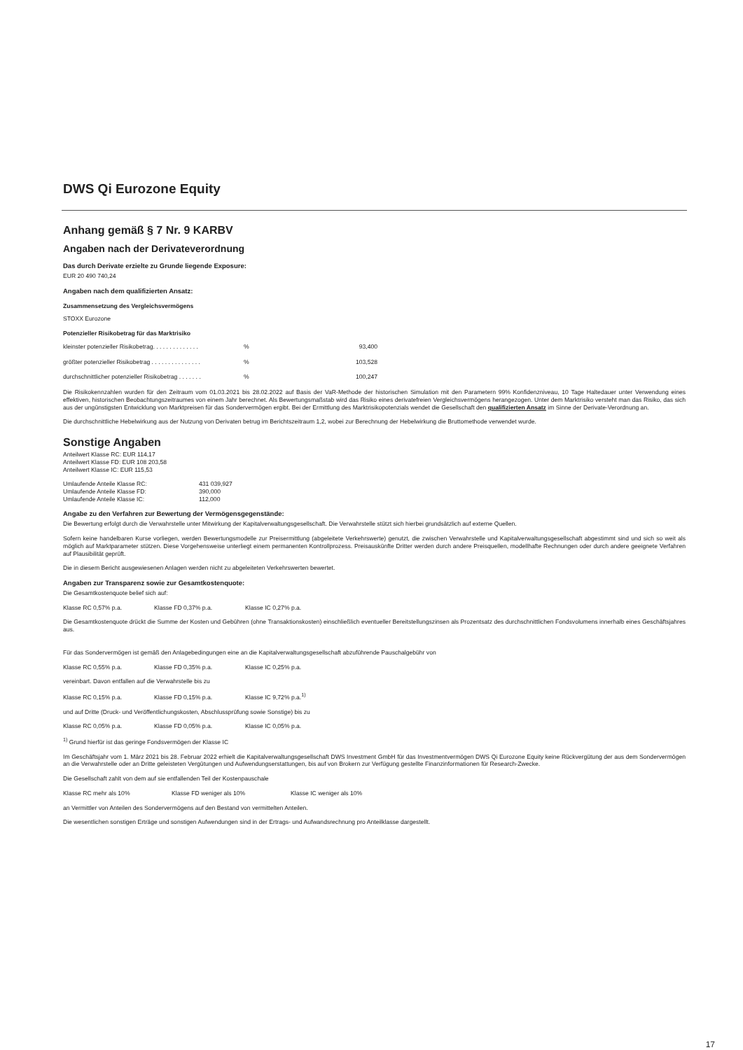DWS Qi Eurozone Equity
Anhang gemäß § 7 Nr. 9 KARBV
Angaben nach der Derivateverordnung
Das durch Derivate erzielte zu Grunde liegende Exposure:
EUR 20 490 740,24
Angaben nach dem qualifizierten Ansatz:
Zusammensetzung des Vergleichsvermögens
STOXX Eurozone
Potenzieller Risikobetrag für das Marktrisiko
| kleinster potenzieller Risikobetrag. . . . . . . . . . . . . . | % | 93,400 |
| größter potenzieller Risikobetrag . . . . . . . . . . . . . . . | % | 103,528 |
| durchschnittlicher potenzieller Risikobetrag . . . . . . . | % | 100,247 |
Die Risikokennzahlen wurden für den Zeitraum vom 01.03.2021 bis 28.02.2022 auf Basis der VaR-Methode der historischen Simulation mit den Parametern 99% Konfidenzniveau, 10 Tage Haltedauer unter Verwendung eines effektiven, historischen Beobachtungszeitraumes von einem Jahr berechnet. Als Bewertungsmaßstab wird das Risiko eines derivatefreien Vergleichsvermögens herangezogen. Unter dem Marktrisiko versteht man das Risiko, das sich aus der ungünstigsten Entwicklung von Marktpreisen für das Sondervermögen ergibt. Bei der Ermittlung des Marktrisikopotenzials wendet die Gesellschaft den qualifizierten Ansatz im Sinne der Derivate-Verordnung an.
Die durchschnittliche Hebelwirkung aus der Nutzung von Derivaten betrug im Berichtszeitraum 1,2, wobei zur Berechnung der Hebelwirkung die Bruttomethode verwendet wurde.
Sonstige Angaben
Anteilwert Klasse RC: EUR 114,17
Anteilwert Klasse FD: EUR 108 203,58
Anteilwert Klasse IC: EUR 115,53
| Umlaufende Anteile Klasse RC: | 431 039,927 |
| Umlaufende Anteile Klasse FD: | 390,000 |
| Umlaufende Anteile Klasse IC: | 112,000 |
Angabe zu den Verfahren zur Bewertung der Vermögensgegenstände:
Die Bewertung erfolgt durch die Verwahrstelle unter Mitwirkung der Kapitalverwaltungsgesellschaft. Die Verwahrstelle stützt sich hierbei grundsätzlich auf externe Quellen.
Sofern keine handelbaren Kurse vorliegen, werden Bewertungsmodelle zur Preisermittlung (abgeleitete Verkehrswerte) genutzt, die zwischen Verwahrstelle und Kapitalverwaltungsgesell­schaft abgestimmt sind und sich so weit als möglich auf Marktparameter stützen. Diese Vorgehensweise unterliegt einem permanenten Kontrollprozess. Preisauskünfte Dritter werden durch andere Preisquellen, modellhafte Rechnungen oder durch andere geeignete Verfahren auf Plausibilität geprüft.
Die in diesem Bericht ausgewiesenen Anlagen werden nicht zu abgeleiteten Verkehrswerten bewertet.
Angaben zur Transparenz sowie zur Gesamtkostenquote:
Die Gesamtkostenquote belief sich auf:
Klasse RC 0,57% p.a. Klasse FD 0,37% p.a. Klasse IC 0,27% p.a.
Die Gesamtkostenquote drückt die Summe der Kosten und Gebühren (ohne Transaktionskosten) einschließlich eventueller Bereitstellungszinsen als Prozentsatz des durchschnittlichen Fondsvolumens innerhalb eines Geschäftsjahres aus.
Für das Sondervermögen ist gemäß den Anlagebedingungen eine an die Kapitalverwaltungsgesellschaft abzuführende Pauschalgebühr von
Klasse RC 0,55% p.a. Klasse FD 0,35% p.a. Klasse IC 0,25% p.a.
vereinbart. Davon entfallen auf die Verwahrstelle bis zu
Klasse RC 0,15% p.a. Klasse FD 0,15% p.a. Klasse IC 9,72% p.a.<sup>1)</sup>
und auf Dritte (Druck- und Veröffentlichungskosten, Abschlussprüfung sowie Sonstige) bis zu
Klasse RC 0,05% p.a. Klasse FD 0,05% p.a. Klasse IC 0,05% p.a.
<sup>1)</sup> Grund hierfür ist das geringe Fondsvermögen der Klasse IC
Im Geschäftsjahr vom 1. März 2021 bis 28. Februar 2022 erhielt die Kapitalverwaltungsgesellschaft DWS Investment GmbH für das Investmentvermögen DWS Qi Eurozone Equity keine Rückvergütung der aus dem Sondervermögen an die Verwahrstelle oder an Dritte geleisteten Vergütungen und Aufwendungserstattungen, bis auf von Brokern zur Verfügung gestellte Finanzinformationen für Research-Zwecke.
Die Gesellschaft zahlt von dem auf sie entfallenden Teil der Kostenpauschale
Klasse RC mehr als 10% Klasse FD weniger als 10% Klasse IC weniger als 10%
an Vermittler von Anteilen des Sondervermögens auf den Bestand von vermittelten Anteilen.
Die wesentlichen sonstigen Erträge und sonstigen Aufwendungen sind in der Ertrags- und Aufwandsrechnung pro Anteilklasse dargestellt.
17